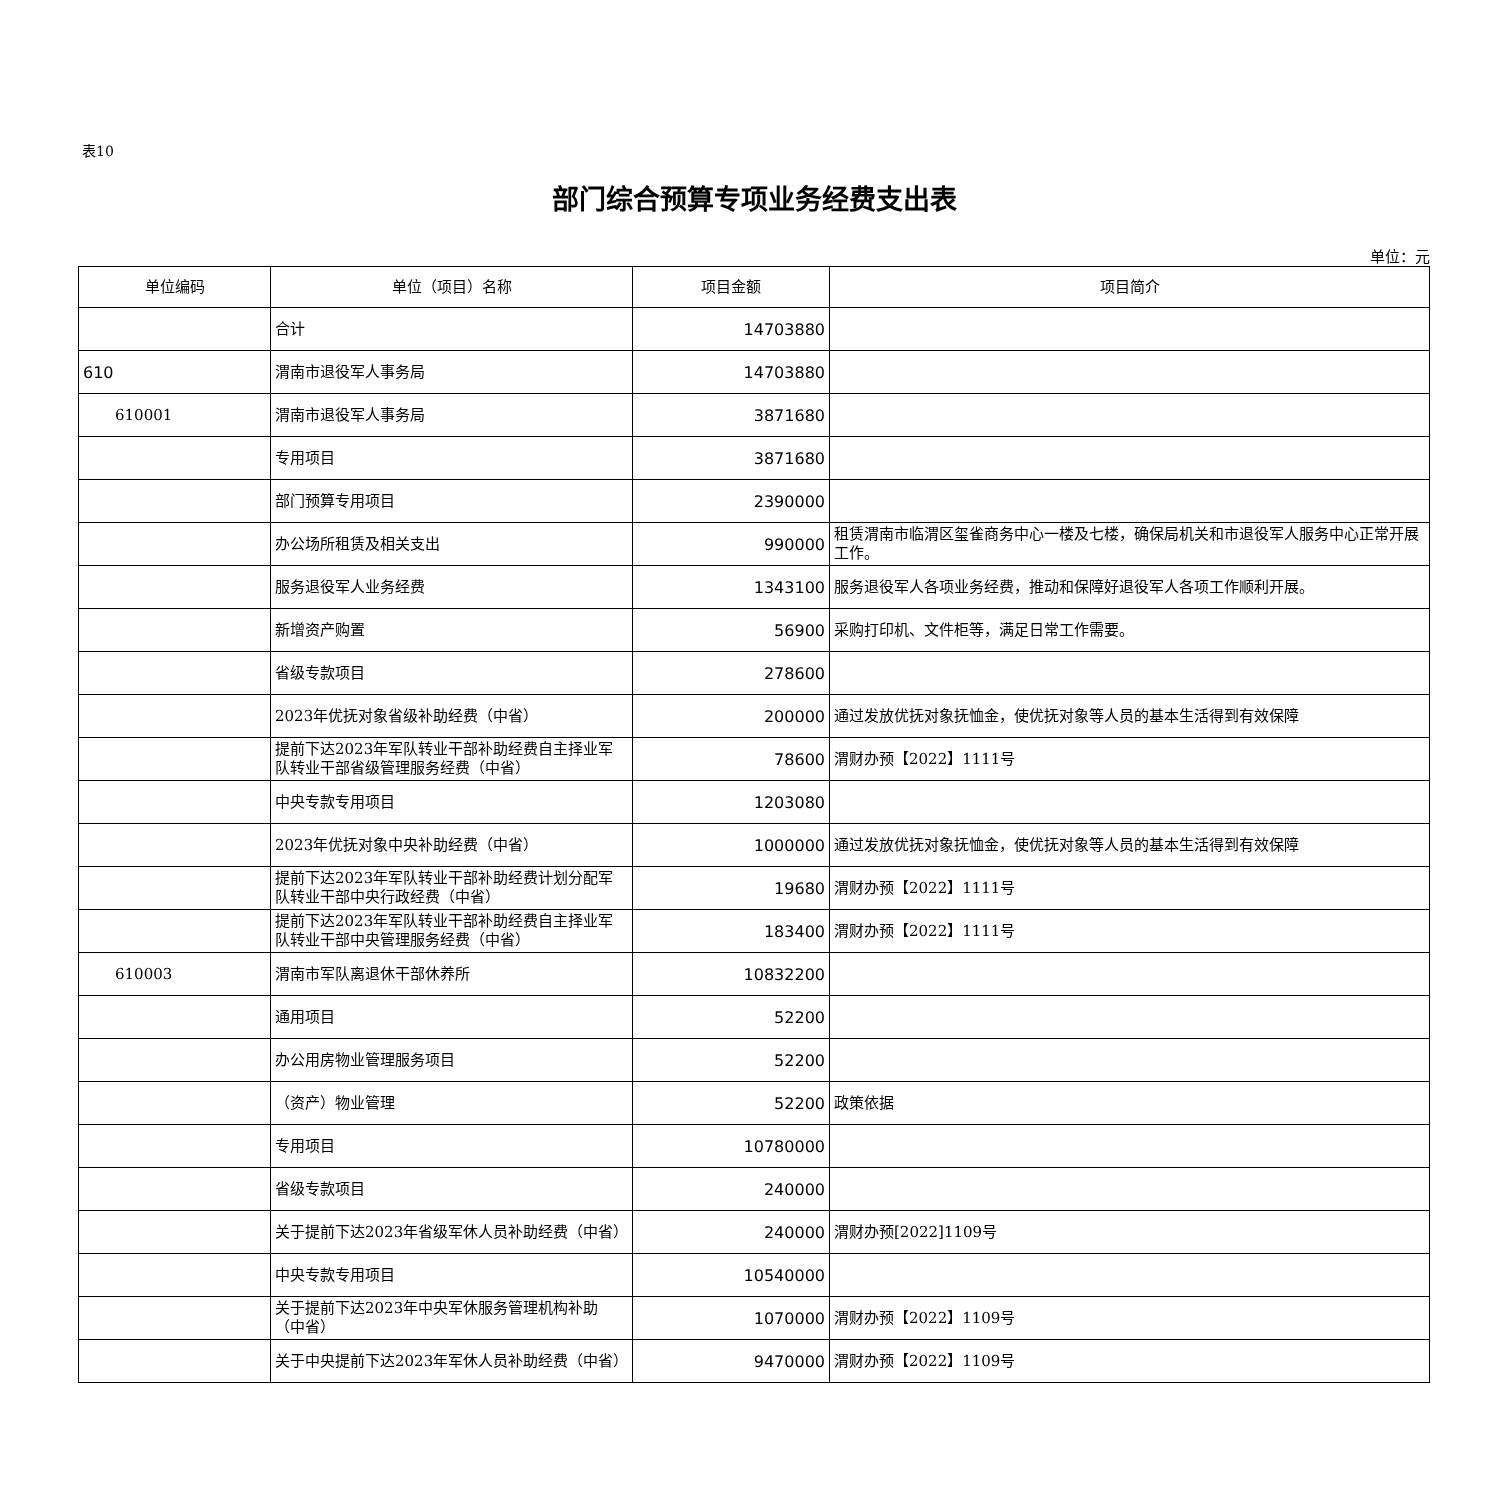表10
部门综合预算专项业务经费支出表
单位：元
| 单位编码 | 单位（项目）名称 | 项目金额 | 项目简介 |
| --- | --- | --- | --- |
| | 合计 | 14703880 | |
| 610 | 渭南市退役军人事务局 | 14703880 | |
| 610001 | 渭南市退役军人事务局 | 3871680 | |
| | 专用项目 | 3871680 | |
| | 部门预算专用项目 | 2390000 | |
| | 办公场所租赁及相关支出 | 990000 | 租赁渭南市临渭区玺雀商务中心一楼及七楼，确保局机关和市退役军人服务中心正常开展工作。 |
| | 服务退役军人业务经费 | 1343100 | 服务退役军人各项业务经费，推动和保障好退役军人各项工作顺利开展。 |
| | 新增资产购置 | 56900 | 采购打印机、文件柜等，满足日常工作需要。 |
| | 省级专款项目 | 278600 | |
| | 2023年优抚对象省级补助经费（中省） | 200000 | 通过发放优抚对象抚恤金，使优抚对象等人员的基本生活得到有效保障 |
| | 提前下达2023年军队转业干部补助经费自主择业军队转业干部省级管理服务经费（中省） | 78600 | 渭财办预【2022】1111号 |
| | 中央专款专用项目 | 1203080 | |
| | 2023年优抚对象中央补助经费（中省） | 1000000 | 通过发放优抚对象抚恤金，使优抚对象等人员的基本生活得到有效保障 |
| | 提前下达2023年军队转业干部补助经费计划分配军队转业干部中央行政经费（中省） | 19680 | 渭财办预【2022】1111号 |
| | 提前下达2023年军队转业干部补助经费自主择业军队转业干部中央管理服务经费（中省） | 183400 | 渭财办预【2022】1111号 |
| 610003 | 渭南市军队离退休干部休养所 | 10832200 | |
| | 通用项目 | 52200 | |
| | 办公用房物业管理服务项目 | 52200 | |
| | （资产）物业管理 | 52200 | 政策依据 |
| | 专用项目 | 10780000 | |
| | 省级专款项目 | 240000 | |
| | 关于提前下达2023年省级军休人员补助经费（中省） | 240000 | 渭财办预[2022]1109号 |
| | 中央专款专用项目 | 10540000 | |
| | 关于提前下达2023年中央军休服务管理机构补助（中省） | 1070000 | 渭财办预【2022】1109号 |
| | 关于中央提前下达2023年军休人员补助经费（中省） | 9470000 | 渭财办预【2022】1109号 |